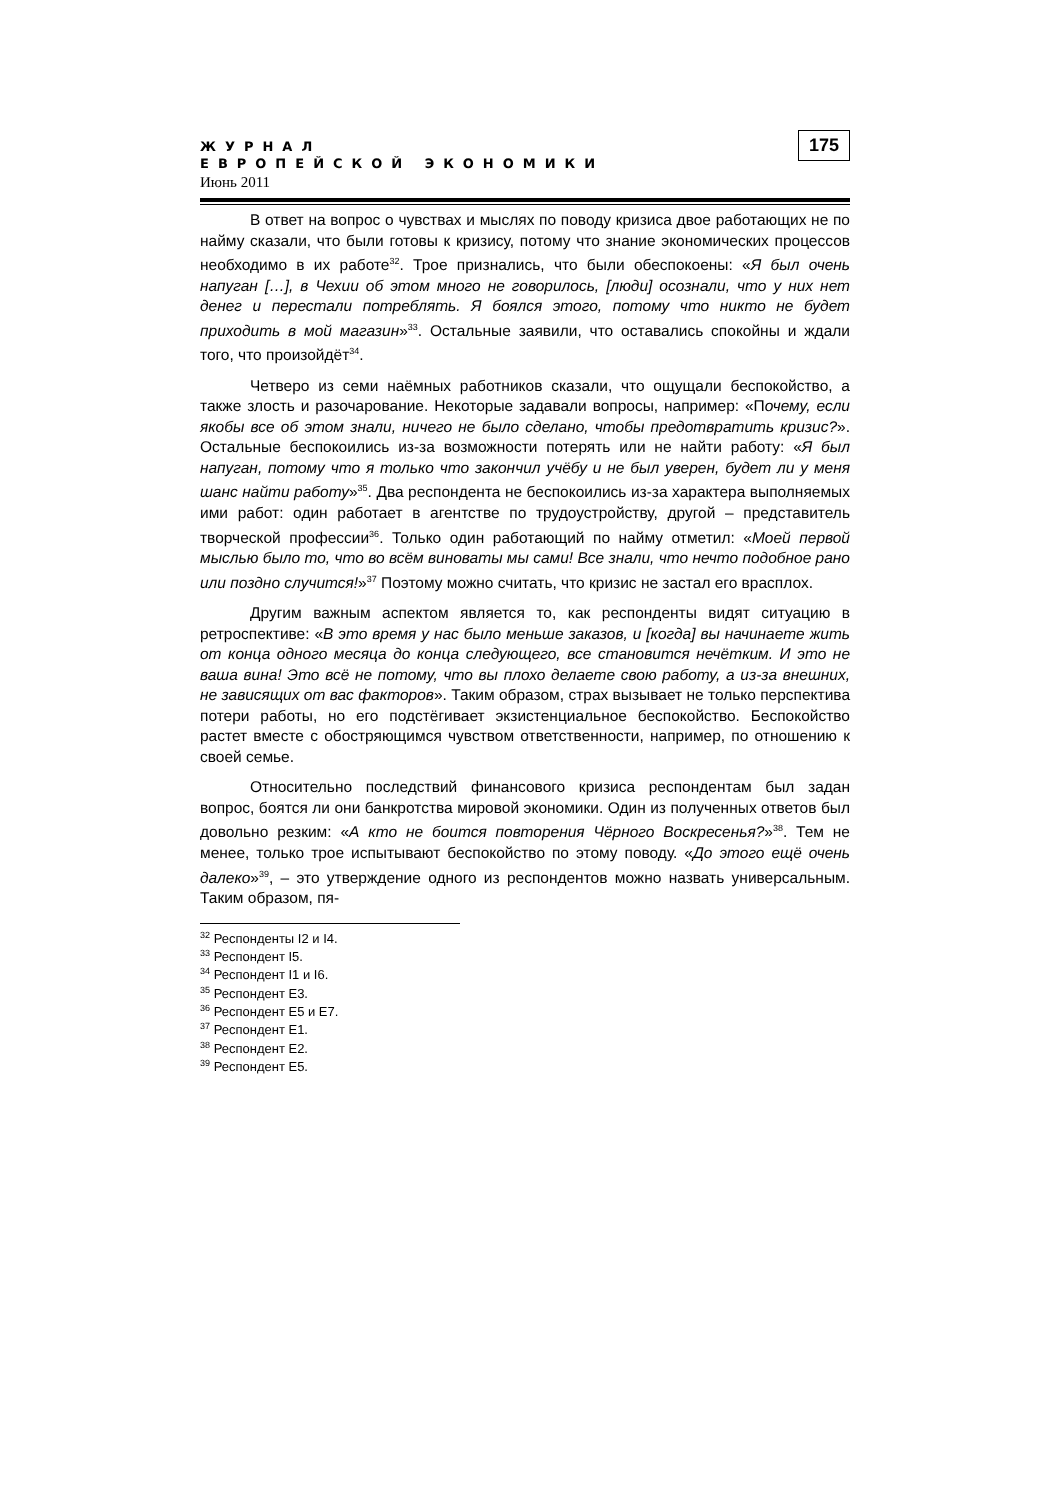ЖУРНАЛ
ЕВРОПЕЙСКОЙ ЭКОНОМИКИ
Июнь 2011
175
В ответ на вопрос о чувствах и мыслях по поводу кризиса двое работающих не по найму сказали, что были готовы к кризису, потому что знание экономических процессов необходимо в их работе<sup>32</sup>. Трое признались, что были обеспокоены: «Я был очень напуган […], в Чехии об этом много не говорилось, [люди] осознали, что у них нет денег и перестали потреблять. Я боялся этого, потому что никто не будет приходить в мой магазин»<sup>33</sup>. Остальные заявили, что оставались спокойны и ждали того, что произойдёт<sup>34</sup>.
Четверо из семи наёмных работников сказали, что ощущали беспокойство, а также злость и разочарование. Некоторые задавали вопросы, например: «Почему, если якобы все об этом знали, ничего не было сделано, чтобы предотвратить кризис?». Остальные беспокоились из-за возможности потерять или не найти работу: «Я был напуган, потому что я только что закончил учёбу и не был уверен, будет ли у меня шанс найти работу»<sup>35</sup>. Два респондента не беспокоились из-за характера выполняемых ими работ: один работает в агентстве по трудоустройству, другой – представитель творческой профессии<sup>36</sup>. Только один работающий по найму отметил: «Моей первой мыслью было то, что во всём виноваты мы сами! Все знали, что нечто подобное рано или поздно случится!»<sup>37</sup> Поэтому можно считать, что кризис не застал его врасплох.
Другим важным аспектом является то, как респонденты видят ситуацию в ретроспективе: «В это время у нас было меньше заказов, и [когда] вы начинаете жить от конца одного месяца до конца следующего, все становится нечётким. И это не ваша вина! Это всё не потому, что вы плохо делаете свою работу, а из-за внешних, не зависящих от вас факторов». Таким образом, страх вызывает не только перспектива потери работы, но его подстёгивает экзистенциальное беспокойство. Беспокойство растет вместе с обостряющимся чувством ответственности, например, по отношению к своей семье.
Относительно последствий финансового кризиса респондентам был задан вопрос, боятся ли они банкротства мировой экономики. Один из полученных ответов был довольно резким: «А кто не боится повторения Чёрного Воскресенья?»<sup>38</sup>. Тем не менее, только трое испытывают беспокойство по этому поводу. «До этого ещё очень далеко»<sup>39</sup>, – это утверждение одного из респондентов можно назвать универсальным. Таким образом, пя-
<sup>32</sup> Респонденты I2 и I4.
<sup>33</sup> Респондент I5.
<sup>34</sup> Респондент I1 и I6.
<sup>35</sup> Респондент E3.
<sup>36</sup> Респондент E5 и E7.
<sup>37</sup> Респондент E1.
<sup>38</sup> Респондент E2.
<sup>39</sup> Респондент E5.